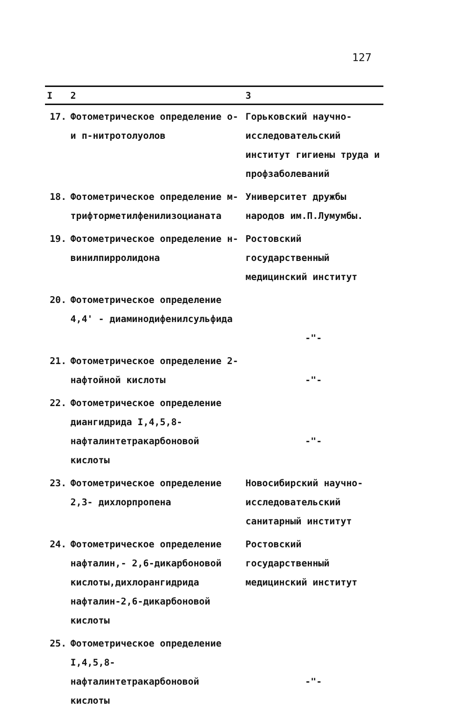127
| I | 2 | 3 |
| --- | --- | --- |
| 17. | Фотометрическое определение о- и п-нитротолуолов | Горьковский научно- исследовательский институт гигиены труда и профзаболеваний |
| 18. | Фотометрическое определение м-трифторметилфенилизоцианата | Университет дружбы народов им.П.Лумумбы. |
| 19. | Фотометрическое определение н-винилпирролидона | Ростовский государственный медицинский институт |
| 20. | Фотометрическое определение 4,4' - диаминодифенилсульфида | -"- |
| 21. | Фотометрическое определение 2-нафтойной кислоты | -"- |
| 22. | Фотометрическое определение диангидрида I,4,5,8-нафталинтетракарбоновой кислоты | -"- |
| 23. | Фотометрическое определение 2,3- дихлорпропена | Новосибирский научно- исследовательский санитарный институт |
| 24. | Фотометрическое определение нафталин,- 2,6-дикарбоновой кислоты,дихлорангидрида нафталин-2,6-дикарбоновой кислоты | Ростовский государственный медицинский институт |
| 25. | Фотометрическое определение I,4,5,8-нафталинтетракарбоновой кислоты | -"- |